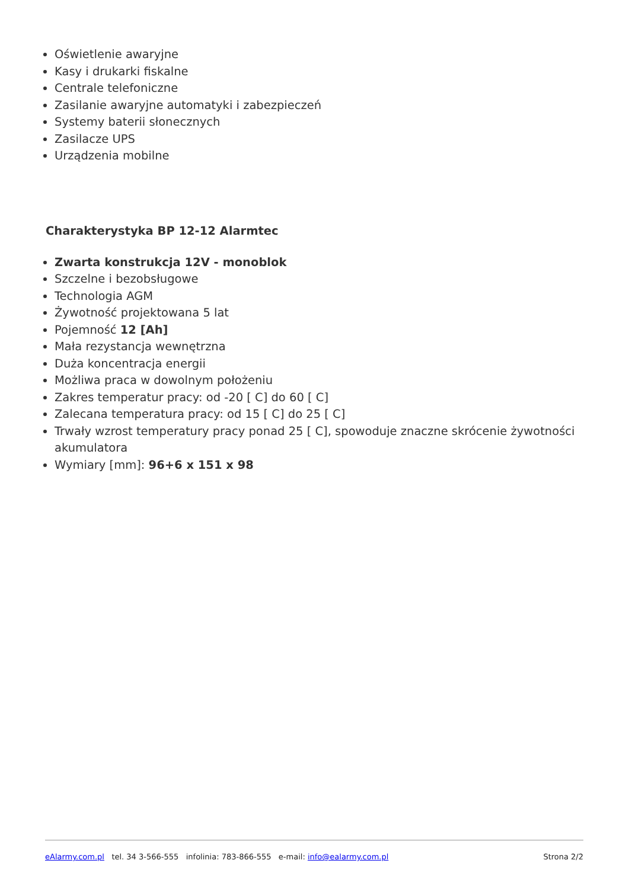Oświetlenie awaryjne
Kasy i drukarki fiskalne
Centrale telefoniczne
Zasilanie awaryjne automatyki i zabezpieczeń
Systemy baterii słonecznych
Zasilacze UPS
Urządzenia mobilne
Charakterystyka BP 12-12 Alarmtec
Zwarta konstrukcja 12V - monoblok
Szczelne i bezobsługowe
Technologia AGM
Żywotność projektowana 5 lat
Pojemność 12 [Ah]
Mała rezystancja wewnętrzna
Duża koncentracja energii
Możliwa praca w dowolnym położeniu
Zakres temperatur pracy: od -20 [ C] do 60 [ C]
Zalecana temperatura pracy: od 15 [ C] do 25 [ C]
Trwały wzrost temperatury pracy ponad 25 [ C], spowoduje znaczne skrócenie żywotności akumulatora
Wymiary [mm]: 96+6 x 151 x 98
eAlarmy.com.pl tel. 34 3-566-555 infolinia: 783-866-555 e-mail: info@ealarmy.com.pl Strona 2/2